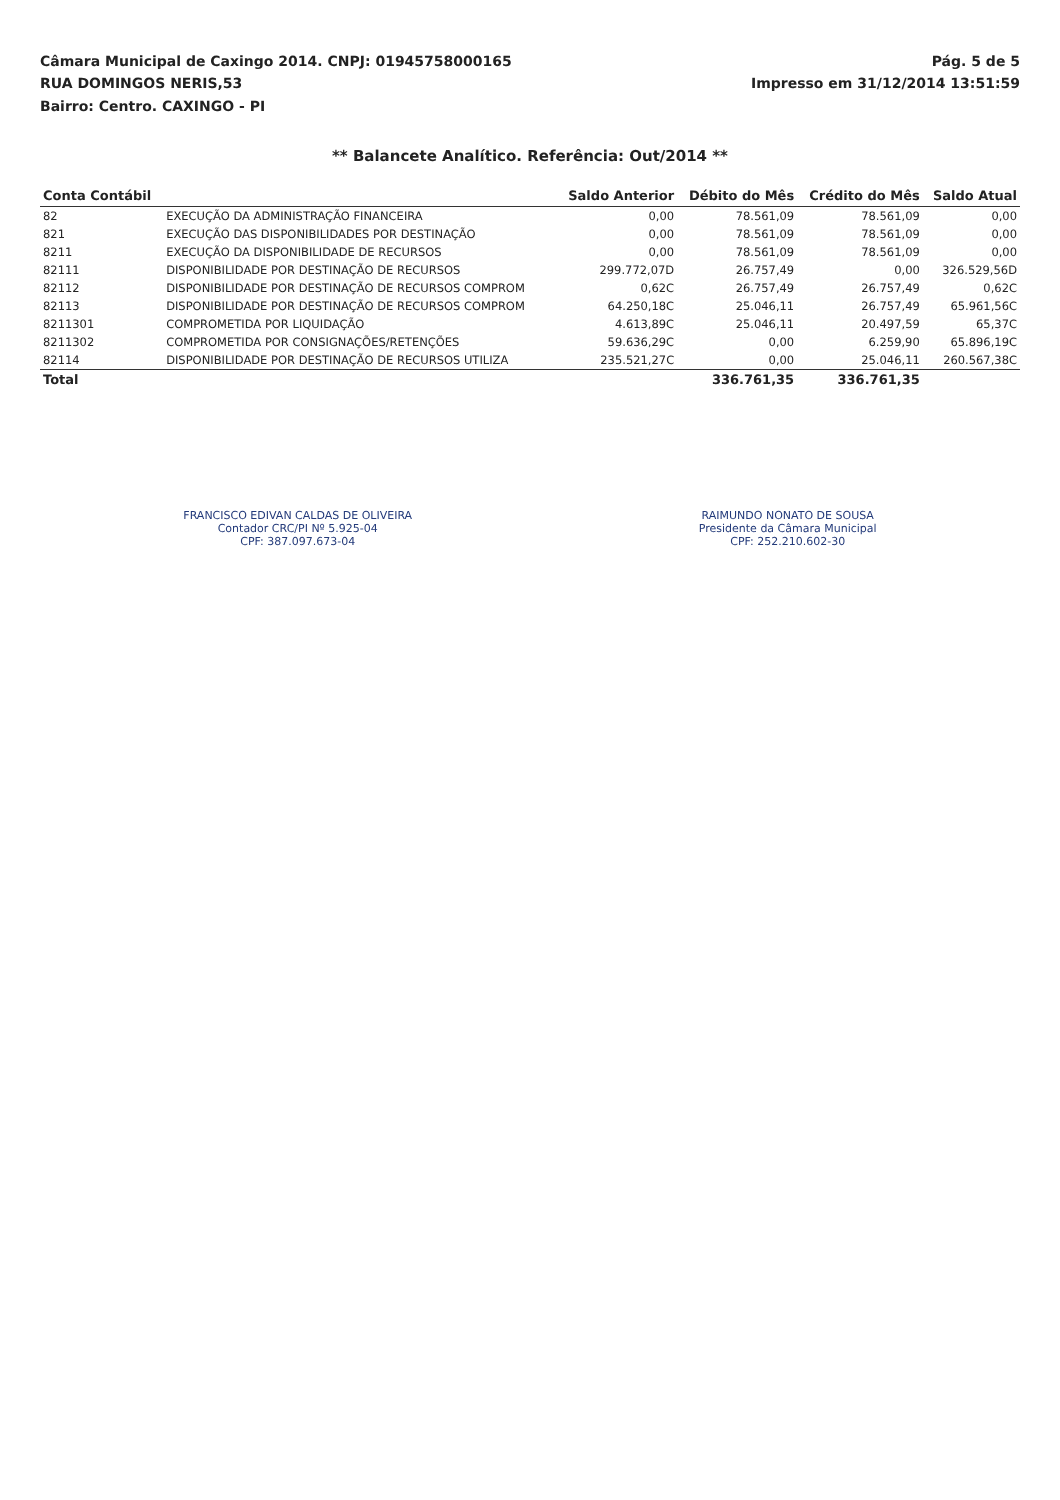Câmara Municipal de Caxingo 2014. CNPJ: 01945758000165
RUA DOMINGOS NERIS,53
Bairro: Centro. CAXINGO - PI
Pág. 5 de 5
Impresso em 31/12/2014 13:51:59
** Balancete Analítico. Referência: Out/2014 **
| Conta Contábil | | Saldo Anterior | Débito do Mês | Crédito do Mês | Saldo Atual |
| --- | --- | --- | --- | --- | --- |
| 82 | EXECUÇÃO DA ADMINISTRAÇÃO FINANCEIRA | 0,00 | 78.561,09 | 78.561,09 | 0,00 |
| 821 | EXECUÇÃO DAS DISPONIBILIDADES POR DESTINAÇÃO | 0,00 | 78.561,09 | 78.561,09 | 0,00 |
| 8211 | EXECUÇÃO DA DISPONIBILIDADE DE RECURSOS | 0,00 | 78.561,09 | 78.561,09 | 0,00 |
| 82111 | DISPONIBILIDADE POR DESTINAÇÃO DE RECURSOS | 299.772,07D | 26.757,49 | 0,00 | 326.529,56D |
| 82112 | DISPONIBILIDADE POR DESTINAÇÃO DE RECURSOS COMPROM | 0,62C | 26.757,49 | 26.757,49 | 0,62C |
| 82113 | DISPONIBILIDADE POR DESTINAÇÃO DE RECURSOS COMPROM | 64.250,18C | 25.046,11 | 26.757,49 | 65.961,56C |
| 8211301 | COMPROMETIDA POR LIQUIDAÇÃO | 4.613,89C | 25.046,11 | 20.497,59 | 65,37C |
| 8211302 | COMPROMETIDA POR CONSIGNAÇÕES/RETENÇÕES | 59.636,29C | 0,00 | 6.259,90 | 65.896,19C |
| 82114 | DISPONIBILIDADE POR DESTINAÇÃO DE RECURSOS UTILIZA | 235.521,27C | 0,00 | 25.046,11 | 260.567,38C |
| Total | | | 336.761,35 | 336.761,35 | |
FRANCISCO EDIVAN CALDAS DE OLIVEIRA
Contador CRC/PI Nº 5.925-04
CPF: 387.097.673-04
RAIMUNDO NONATO DE SOUSA
Presidente da Câmara Municipal
CPF: 252.210.602-30